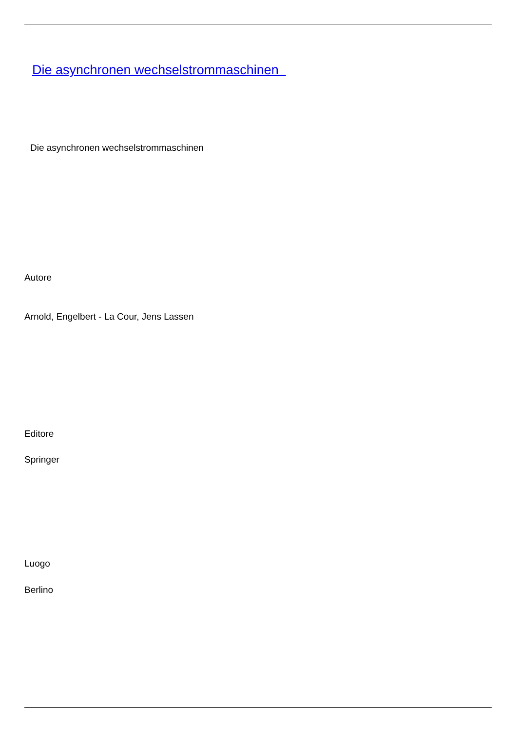Die asynchronen wechselstrommaschinen
Die asynchronen wechselstrommaschinen
Autore
Arnold, Engelbert - La Cour, Jens Lassen
Editore
Springer
Luogo
Berlino